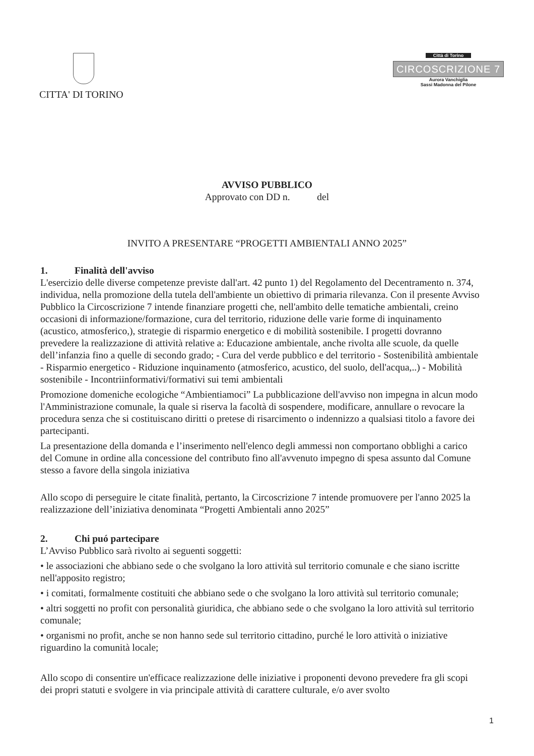CITTA' DI TORINO
Città di Torino
CIRCOSCRIZIONE 7
Aurora Vanchiglia
Sassi Madonna del Pilone
AVVISO PUBBLICO
Approvato con DD n. del
INVITO A PRESENTARE “PROGETTI AMBIENTALI ANNO 2025”
1. Finalità dell'avviso
L'esercizio delle diverse competenze previste dall'art. 42 punto 1) del Regolamento del Decentramento n. 374, individua, nella promozione della tutela dell'ambiente un obiettivo di primaria rilevanza. Con il presente Avviso Pubblico la Circoscrizione 7 intende finanziare progetti che, nell'ambito delle tematiche ambientali, creino occasioni di informazione/formazione, cura del territorio, riduzione delle varie forme di inquinamento (acustico, atmosferico,), strategie di risparmio energetico e di mobilità sostenibile. I progetti dovranno prevedere la realizzazione di attività relative a: Educazione ambientale, anche rivolta alle scuole, da quelle dell’infanzia fino a quelle di secondo grado; - Cura del verde pubblico e del territorio - Sostenibilità ambientale - Risparmio energetico - Riduzione inquinamento (atmosferico, acustico, del suolo, dell'acqua,..) - Mobilità sostenibile - Incontriinformativi/formativi sui temi ambientali
Promozione domeniche ecologiche “Ambientiamoci” La pubblicazione dell'avviso non impegna in alcun modo l'Amministrazione comunale, la quale si riserva la facoltà di sospendere, modificare, annullare o revocare la procedura senza che si costituiscano diritti o pretese di risarcimento o indennizzo a qualsiasi titolo a favore dei partecipanti.
La presentazione della domanda e l’inserimento nell'elenco degli ammessi non comportano obblighi a carico del Comune in ordine alla concessione del contributo fino all'avvenuto impegno di spesa assunto dal Comune stesso a favore della singola iniziativa
Allo scopo di perseguire le citate finalità, pertanto, la Circoscrizione 7 intende promuovere per l'anno 2025 la realizzazione dell’iniziativa denominata “Progetti Ambientali anno 2025”
2. Chi puó partecipare
L’Avviso Pubblico sarà rivolto ai seguenti soggetti:
• le associazioni che abbiano sede o che svolgano la loro attività sul territorio comunale e che siano iscritte nell'apposito registro;
• i comitati, formalmente costituiti che abbiano sede o che svolgano la loro attività sul territorio comunale;
• altri soggetti no profit con personalità giuridica, che abbiano sede o che svolgano la loro attività sul territorio comunale;
• organismi no profit, anche se non hanno sede sul territorio cittadino, purché le loro attività o iniziative riguardino la comunità locale;
Allo scopo di consentire un'efficace realizzazione delle iniziative i proponenti devono prevedere fra gli scopi dei propri statuti e svolgere in via principale attività di carattere culturale, e/o aver svolto
1